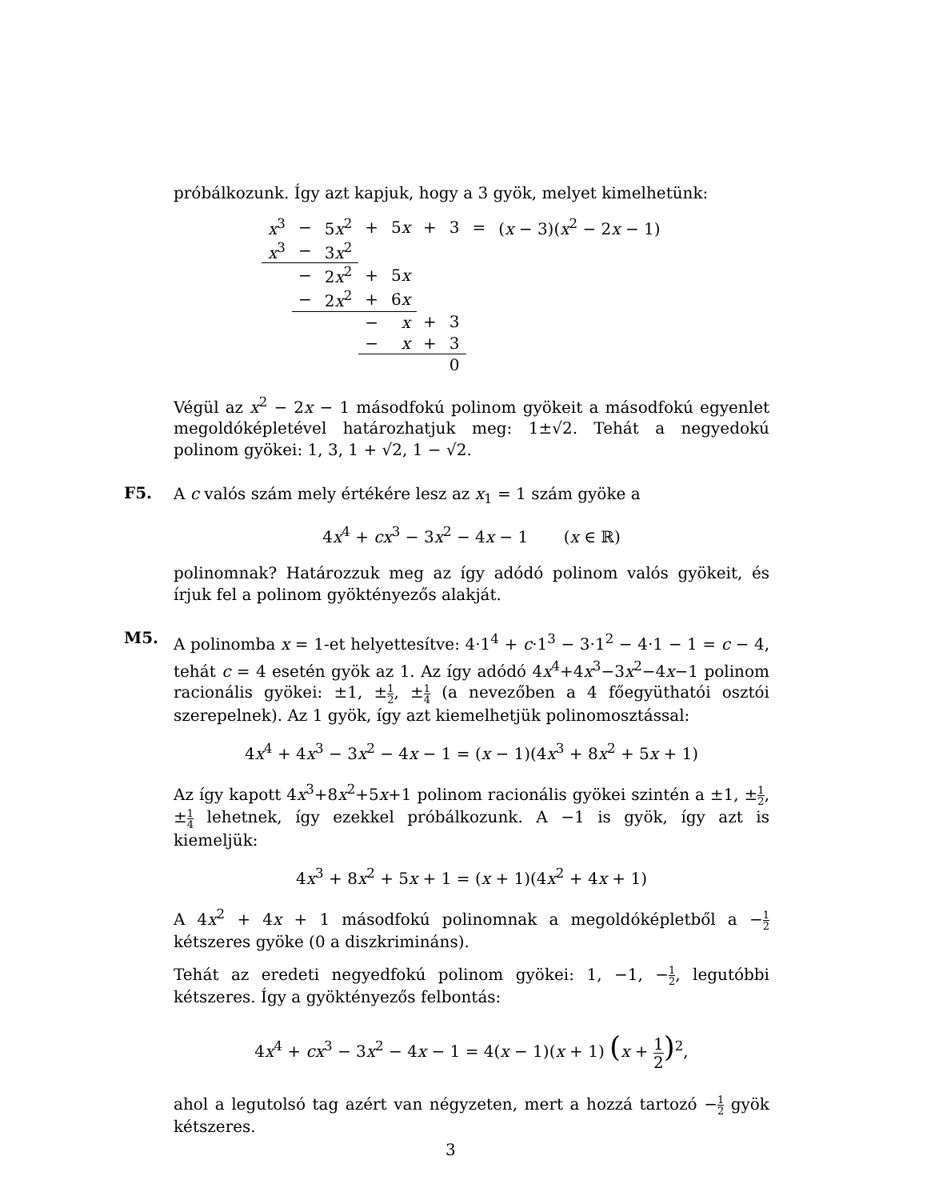próbálkozunk. Így azt kapjuk, hogy a 3 gyök, melyet kimelhetünk:
| x<sup>3</sup> | − | 5 x<sup>2</sup> | + | 5 x | + | 3 | = | ( x − 3)( x<sup>2</sup> − 2 x − 1) |
| x<sup>3</sup> | − | 3 x<sup>2</sup> | | | | | | |
| | − | 2 x<sup>2</sup> | + | 5 x | | | | |
| | − | 2 x<sup>2</sup> | + | 6 x | | | | |
| | | | − | x | + | 3 | | |
| | | | − | x | + | 3 | | |
| | | | | | | 0 | | |
Végül az x<sup>2</sup> − 2x − 1 másodfokú polinom gyökeit a másodfokú egyenlet megoldóképletével határozhatjuk meg: 1±√2. Tehát a negyedokú polinom gyökei: 1, 3, 1 + √2, 1 − √2.
F5.
A c valós szám mely értékére lesz az x<sub>1</sub> = 1 szám gyöke a
4x<sup>4</sup> + cx<sup>3</sup> − 3x<sup>2</sup> − 4x − 1 (x ∈ ℝ)
polinomnak? Határozzuk meg az így adódó polinom valós gyökeit, és írjuk fel a polinom gyöktényezős alakját.
M5.
A polinomba x = 1-et helyettesítve: 4·1<sup>4</sup> + c·1<sup>3</sup> − 3·1<sup>2</sup> − 4·1 − 1 = c − 4, tehát c = 4 esetén gyök az 1. Az így adódó 4x<sup>4</sup>+4x<sup>3</sup>−3x<sup>2</sup>−4x−1 polinom racionális gyökei: ±1, ±1 2, ±1 4 (a nevezőben a 4 főegyüthatói osztói szerepelnek). Az 1 gyök, így azt kiemelhetjük polinomosztással:
4x<sup>4</sup> + 4x<sup>3</sup> − 3x<sup>2</sup> − 4x − 1 = (x − 1)(4x<sup>3</sup> + 8x<sup>2</sup> + 5x + 1)
Az így kapott 4x<sup>3</sup>+8x<sup>2</sup>+5x+1 polinom racionális gyökei szintén a ±1, ±1 2, ±1 4 lehetnek, így ezekkel próbálkozunk. A −1 is gyök, így azt is kiemeljük:
4x<sup>3</sup> + 8x<sup>2</sup> + 5x + 1 = (x + 1)(4x<sup>2</sup> + 4x + 1)
A 4x<sup>2</sup> + 4x + 1 másodfokú polinomnak a megoldóképletből a −1 2 kétszeres gyöke (0 a diszkrimináns).
Tehát az eredeti negyedfokú polinom gyökei: 1, −1, −1 2, legutóbbi kétszeres. Így a gyöktényezős felbontás:
4x<sup>4</sup> + cx<sup>3</sup> − 3x<sup>2</sup> − 4x − 1 = 4(x − 1)(x + 1) (x + 1 2)<sup>2</sup>,
ahol a legutolsó tag azért van négyzeten, mert a hozzá tartozó −1 2 gyök kétszeres.
3